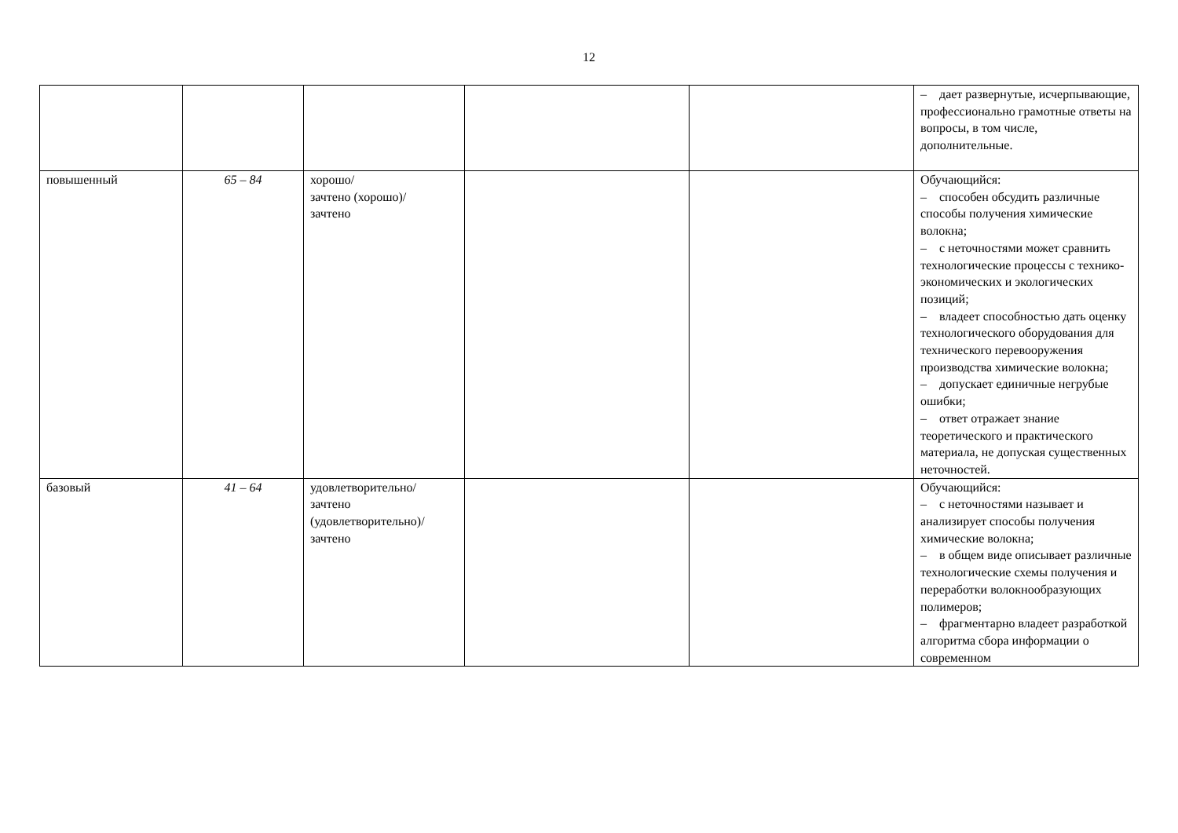12
| | | | | | – дает развернутые, исчерпывающие, профессионально грамотные ответы на вопросы, в том числе, дополнительные. |
| повышенный | 65 – 84 | хорошо/ зачтено (хорошо)/ зачтено | | | Обучающийся: – способен обсудить различные способы получения химические волокна; – с неточностями может сравнить технологические процессы с технико-экономических и экологических позиций; – владеет способностью дать оценку технологического оборудования для технического перевооружения производства химические волокна; – допускает единичные негрубые ошибки; – ответ отражает знание теоретического и практического материала, не допуская существенных неточностей. |
| базовый | 41 – 64 | удовлетворительно/ зачтено (удовлетворительно)/ зачтено | | | Обучающийся: – с неточностями называет и анализирует способы получения химические волокна; – в общем виде описывает различные технологические схемы получения и переработки волокнообразующих полимеров; – фрагментарно владеет разработкой алгоритма сбора информации о современном |